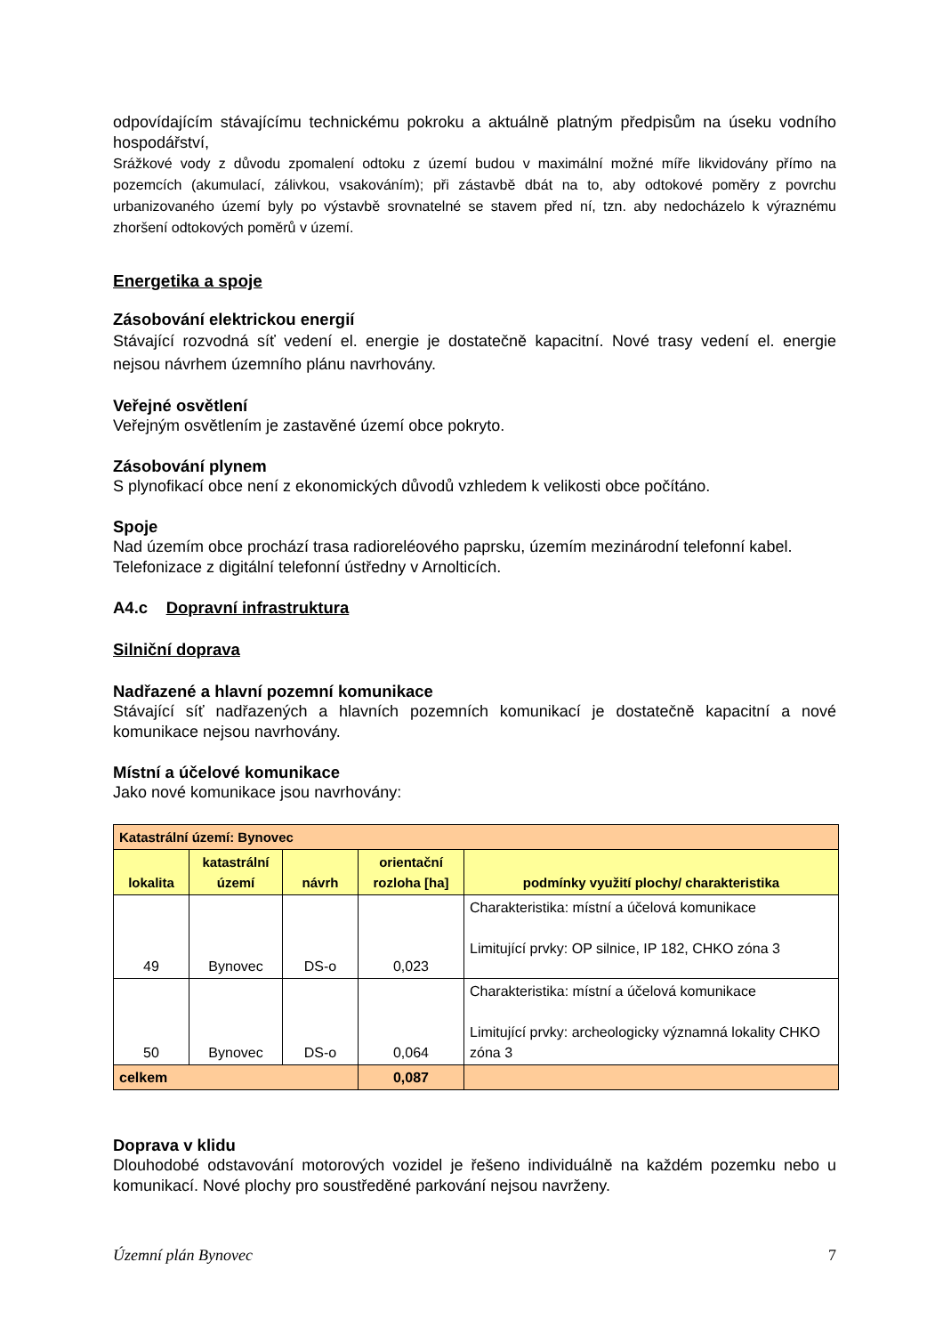odpovídajícím stávajícímu technickému pokroku a aktuálně platným předpisům na úseku vodního hospodářství,
Srážkové vody z důvodu zpomalení odtoku z území budou v maximální možné míře likvidovány přímo na pozemcích (akumulací, zálivkou, vsakováním); při zástavbě dbát na to, aby odtokové poměry z povrchu urbanizovaného území byly po výstavbě srovnatelné se stavem před ní, tzn. aby nedocházelo k výraznému zhoršení odtokových poměrů v území.
Energetika a spoje
Zásobování elektrickou energií
Stávající rozvodná síť vedení el. energie je dostatečně kapacitní. Nové trasy vedení el. energie nejsou návrhem územního plánu navrhovány.
Veřejné osvětlení
Veřejným osvětlením je zastavěné území obce pokryto.
Zásobování plynem
S plynofikací obce není z ekonomických důvodů vzhledem k velikosti obce počítáno.
Spoje
Nad územím obce prochází trasa radioreléového paprsku, územím mezinárodní telefonní kabel. Telefonizace z digitální telefonní ústředny v Arnolticích.
A4.c Dopravní infrastruktura
Silniční doprava
Nadřazené a hlavní pozemní komunikace
Stávající síť nadřazených a hlavních pozemních komunikací je dostatečně kapacitní a nové komunikace nejsou navrhovány.
Místní a účelové komunikace
Jako nové komunikace jsou navrhovány:
| Katastrální území: Bynovec | | | | |
| lokalita | katastrální území | návrh | orientační rozloha [ha] | podmínky využití plochy/ charakteristika |
| 49 | Bynovec | DS-o | 0,023 | Charakteristika: místní a účelová komunikace Limitující prvky: OP silnice, IP 182, CHKO zóna 3 |
| 50 | Bynovec | DS-o | 0,064 | Charakteristika: místní a účelová komunikace Limitující prvky: archeologicky významná lokality CHKO zóna 3 |
| celkem | | | 0,087 | |
Doprava v klidu
Dlouhodobé odstavování motorových vozidel je řešeno individuálně na každém pozemku nebo u komunikací. Nové plochy pro soustředěné parkování nejsou navrženy.
Územní plán Bynovec 7